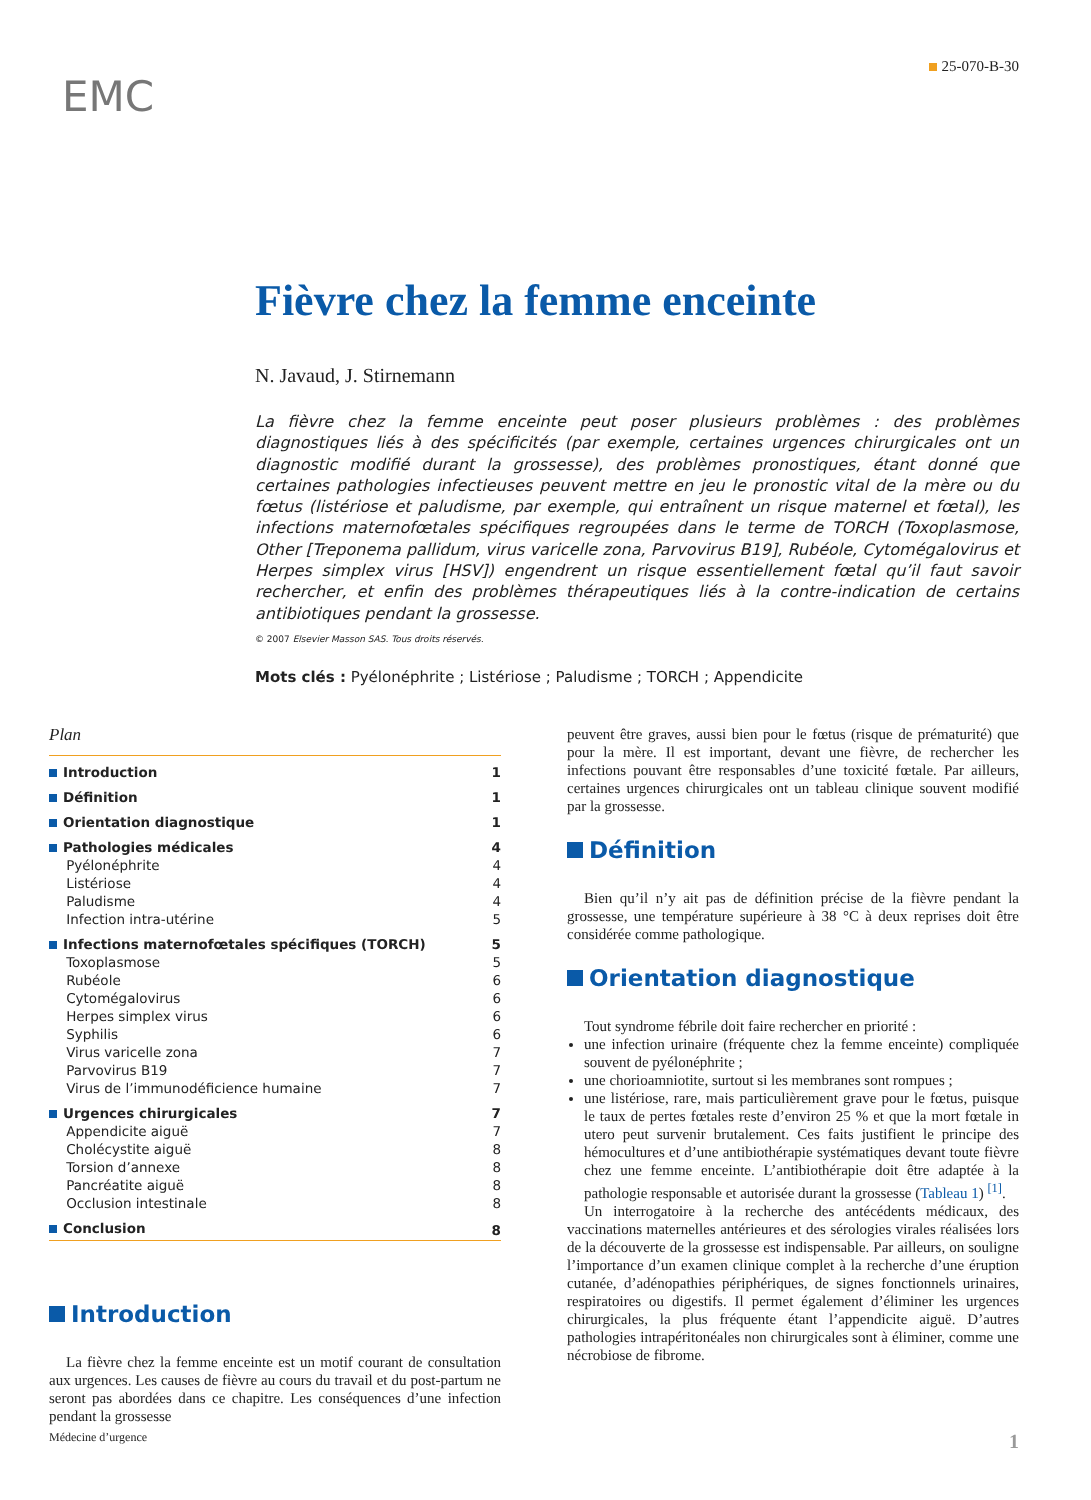25-070-B-30
EMC
Fièvre chez la femme enceinte
N. Javaud, J. Stirnemann
La fièvre chez la femme enceinte peut poser plusieurs problèmes : des problèmes diagnostiques liés à des spécificités (par exemple, certaines urgences chirurgicales ont un diagnostic modifié durant la grossesse), des problèmes pronostiques, étant donné que certaines pathologies infectieuses peuvent mettre en jeu le pronostic vital de la mère ou du fœtus (listériose et paludisme, par exemple, qui entraînent un risque maternel et fœtal), les infections maternofœtales spécifiques regroupées dans le terme de TORCH (Toxoplasmose, Other [Treponema pallidum, virus varicelle zona, Parvovirus B19], Rubéole, Cytomégalovirus et Herpes simplex virus [HSV]) engendrent un risque essentiellement fœtal qu’il faut savoir rechercher, et enfin des problèmes thérapeutiques liés à la contre-indication de certains antibiotiques pendant la grossesse.
© 2007 Elsevier Masson SAS. Tous droits réservés.
Mots clés : Pyélonéphrite ; Listériose ; Paludisme ; TORCH ; Appendicite
Plan
| Introduction | 1 |
| Définition | 1 |
| Orientation diagnostique | 1 |
| Pathologies médicales | 4 |
| Pyélonéphrite | 4 |
| Listériose | 4 |
| Paludisme | 4 |
| Infection intra-utérine | 5 |
| Infections maternofœtales spécifiques (TORCH) | 5 |
| Toxoplasmose | 5 |
| Rubéole | 6 |
| Cytomégalovirus | 6 |
| Herpes simplex virus | 6 |
| Syphilis | 6 |
| Virus varicelle zona | 7 |
| Parvovirus B19 | 7 |
| Virus de l’immunodéficience humaine | 7 |
| Urgences chirurgicales | 7 |
| Appendicite aiguë | 7 |
| Cholécystite aiguë | 8 |
| Torsion d’annexe | 8 |
| Pancréatite aiguë | 8 |
| Occlusion intestinale | 8 |
| Conclusion | 8 |
Introduction
La fièvre chez la femme enceinte est un motif courant de consultation aux urgences. Les causes de fièvre au cours du travail et du post-partum ne seront pas abordées dans ce chapitre. Les conséquences d’une infection pendant la grossesse
peuvent être graves, aussi bien pour le fœtus (risque de prématurité) que pour la mère. Il est important, devant une fièvre, de rechercher les infections pouvant être responsables d’une toxicité fœtale. Par ailleurs, certaines urgences chirurgicales ont un tableau clinique souvent modifié par la grossesse.
Définition
Bien qu’il n’y ait pas de définition précise de la fièvre pendant la grossesse, une température supérieure à 38 °C à deux reprises doit être considérée comme pathologique.
Orientation diagnostique
Tout syndrome fébrile doit faire rechercher en priorité :
une infection urinaire (fréquente chez la femme enceinte) compliquée souvent de pyélonéphrite ;
une chorioamniotite, surtout si les membranes sont rompues ;
une listériose, rare, mais particulièrement grave pour le fœtus, puisque le taux de pertes fœtales reste d’environ 25 % et que la mort fœtale in utero peut survenir brutalement. Ces faits justifient le principe des hémocultures et d’une antibiothérapie systématiques devant toute fièvre chez une femme enceinte. L’antibiothérapie doit être adaptée à la pathologie responsable et autorisée durant la grossesse (Tableau 1) <sup>[1]</sup>.
Un interrogatoire à la recherche des antécédents médicaux, des vaccinations maternelles antérieures et des sérologies virales réalisées lors de la découverte de la grossesse est indispensable. Par ailleurs, on souligne l’importance d’un examen clinique complet à la recherche d’une éruption cutanée, d’adénopathies périphériques, de signes fonctionnels urinaires, respiratoires ou digestifs. Il permet également d’éliminer les urgences chirurgicales, la plus fréquente étant l’appendicite aiguë. D’autres pathologies intrapéritonéales non chirurgicales sont à éliminer, comme une nécrobiose de fibrome.
Médecine d’urgence 1